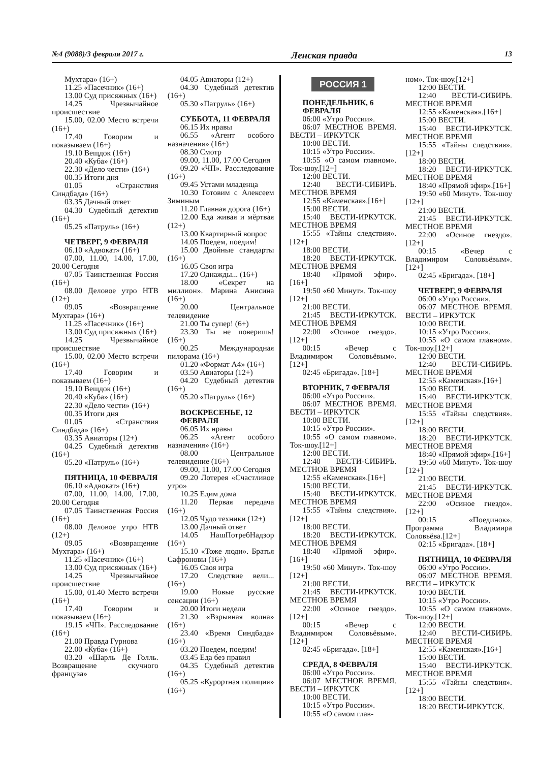№4 (9088)/3 февраля 2017 г. Ленская правда 13
Мухтара» (16+)
11.25 «Пасечник» (16+)
13.00 Суд присяжных (16+)
14.25 Чрезвычайное происшествие
15.00, 02.00 Место встречи (16+)
17.40 Говорим и показываем (16+)
19.10 Вещдок (16+)
20.40 «Куба» (16+)
22.30 «Дело чести» (16+)
00.35 Итоги дня
01.05 «Странствия Синдбада» (16+)
03.35 Дачный ответ
04.30 Судебный детектив (16+)
05.25 «Патруль» (16+)
ЧЕТВЕРГ, 9 ФЕВРАЛЯ
06.10 «Адвокат» (16+)
07.00, 11.00, 14.00, 17.00, 20.00 Сегодня
07.05 Таинственная Россия (16+)
08.00 Деловое утро НТВ (12+)
09.05 «Возвращение Мухтара» (16+)
11.25 «Пасечник» (16+)
13.00 Суд присяжных (16+)
14.25 Чрезвычайное происшествие
15.00, 02.00 Место встречи (16+)
17.40 Говорим и показываем (16+)
19.10 Вещдок (16+)
20.40 «Куба» (16+)
22.30 «Дело чести» (16+)
00.35 Итоги дня
01.05 «Странствия Синдбада» (16+)
03.35 Авиаторы (12+)
04.25 Судебный детектив (16+)
05.20 «Патруль» (16+)
ПЯТНИЦА, 10 ФЕВРАЛЯ
06.10 «Адвокат» (16+)
07.00, 11.00, 14.00, 17.00, 20.00 Сегодня
07.05 Таинственная Россия (16+)
08.00 Деловое утро НТВ (12+)
09.05 «Возвращение Мухтара» (16+)
11.25 «Пасечник» (16+)
13.00 Суд присяжных (16+)
14.25 Чрезвычайное происшествие
15.00, 01.40 Место встречи (16+)
17.40 Говорим и показываем (16+)
19.15 «ЧП». Расследование (16+)
21.00 Правда Гурнова
22.00 «Куба» (16+)
03.20 «Шарль Де Голль. Возвращение скучного француза»
04.05 Авиаторы (12+)
04.30 Судебный детектив (16+)
05.30 «Патруль» (16+)
СУББОТА, 11 ФЕВРАЛЯ
06.15 Их нравы
06.55 «Агент особого назначения» (16+)
08.30 Смотр
09.00, 11.00, 17.00 Сегодня
09.20 «ЧП». Расследование (16+)
09.45 Устами младенца
10.30 Готовим с Алексеем Зиминым
11.20 Главная дорога (16+)
12.00 Еда живая и мёртвая (12+)
13.00 Квартирный вопрос
14.05 Поедем, поедим!
15.00 Двойные стандарты (16+)
16.05 Своя игра
17.20 Однажды... (16+)
18.00 «Секрет на миллион». Марина Анисина (16+)
20.00 Центральное телевидение
21.00 Ты супер! (6+)
23.30 Ты не поверишь! (16+)
00.25 Международная пилорама (16+)
01.20 «Формат А4» (16+)
03.50 Авиаторы (12+)
04.20 Судебный детектив (16+)
05.20 «Патруль» (16+)
ВОСКРЕСЕНЬЕ, 12 ФЕВРАЛЯ
06.05 Их нравы
06.25 «Агент особого назначения» (16+)
08.00 Центральное телевидение (16+)
09.00, 11.00, 17.00 Сегодня
09.20 Лотерея «Счастливое утро»
10.25 Едим дома
11.20 Первая передача (16+)
12.05 Чудо техники (12+)
13.00 Дачный ответ
14.05 НашПотребНадзор (16+)
15.10 «Тоже люди». Братья Сафроновы (16+)
16.05 Своя игра
17.20 Следствие вели... (16+)
19.00 Новые русские сенсации (16+)
20.00 Итоги недели
21.30 «Взрывная волна» (16+)
23.40 «Время Синдбада» (16+)
03.20 Поедем, поедим!
03.45 Еда без правил
04.35 Судебный детектив (16+)
05.25 «Курортная полиция» (16+)
РОССИЯ 1
ПОНЕДЕЛЬНИК, 6 ФЕВРАЛЯ
06:00 «Утро России».
06:07 МЕСТНОЕ ВРЕМЯ. ВЕСТИ – ИРКУТСК
10:00 ВЕСТИ.
10:15 «Утро России».
10:55 «О самом главном». Ток-шоу.[12+]
12:00 ВЕСТИ.
12:40 ВЕСТИ-СИБИРЬ. МЕСТНОЕ ВРЕМЯ
12:55 «Каменская».[16+]
15:00 ВЕСТИ.
15:40 ВЕСТИ-ИРКУТСК. МЕСТНОЕ ВРЕМЯ
15:55 «Тайны следствия». [12+]
18:00 ВЕСТИ.
18:20 ВЕСТИ-ИРКУТСК. МЕСТНОЕ ВРЕМЯ
18:40 «Прямой эфир». [16+]
19:50 «60 Минут». Ток-шоу [12+]
21:00 ВЕСТИ.
21:45 ВЕСТИ-ИРКУТСК. МЕСТНОЕ ВРЕМЯ
22:00 «Осиное гнездо». [12+]
00:15 «Вечер с Владимиром Соловьёвым».[12+]
02:45 «Бригада». [18+]
ВТОРНИК, 7 ФЕВРАЛЯ
06:00 «Утро России».
06:07 МЕСТНОЕ ВРЕМЯ. ВЕСТИ – ИРКУТСК
10:00 ВЕСТИ.
10:15 «Утро России».
10:55 «О самом главном». Ток-шоу.[12+]
12:00 ВЕСТИ.
12:40 ВЕСТИ-СИБИРЬ. МЕСТНОЕ ВРЕМЯ
12:55 «Каменская».[16+]
15:00 ВЕСТИ.
15:40 ВЕСТИ-ИРКУТСК. МЕСТНОЕ ВРЕМЯ
15:55 «Тайны следствия». [12+]
18:00 ВЕСТИ.
18:20 ВЕСТИ-ИРКУТСК. МЕСТНОЕ ВРЕМЯ
18:40 «Прямой эфир». [16+]
19:50 «60 Минут». Ток-шоу [12+]
21:00 ВЕСТИ.
21:45 ВЕСТИ-ИРКУТСК. МЕСТНОЕ ВРЕМЯ
22:00 «Осиное гнездо». [12+]
00:15 «Вечер с Владимиром Соловьёвым».[12+]
02:45 «Бригада». [18+]
СРЕДА, 8 ФЕВРАЛЯ
06:00 «Утро России».
06:07 МЕСТНОЕ ВРЕМЯ. ВЕСТИ – ИРКУТСК
10:00 ВЕСТИ.
10:15 «Утро России».
10:55 «О самом глав-
ном». Ток-шоу.[12+]
12:00 ВЕСТИ.
12:40 ВЕСТИ-СИБИРЬ. МЕСТНОЕ ВРЕМЯ
12:55 «Каменская».[16+]
15:00 ВЕСТИ.
15:40 ВЕСТИ-ИРКУТСК. МЕСТНОЕ ВРЕМЯ
15:55 «Тайны следствия». [12+]
18:00 ВЕСТИ.
18:20 ВЕСТИ-ИРКУТСК. МЕСТНОЕ ВРЕМЯ
18:40 «Прямой эфир».[16+]
19:50 «60 Минут». Ток-шоу [12+]
21:00 ВЕСТИ.
21:45 ВЕСТИ-ИРКУТСК. МЕСТНОЕ ВРЕМЯ
22:00 «Осиное гнездо». [12+]
00:15 «Вечер с Владимиром Соловьёвым».[12+]
02:45 «Бригада». [18+]
ЧЕТВЕРГ, 9 ФЕВРАЛЯ
06:00 «Утро России».
06:07 МЕСТНОЕ ВРЕМЯ. ВЕСТИ – ИРКУТСК
10:00 ВЕСТИ.
10:15 «Утро России».
10:55 «О самом главном». Ток-шоу.[12+]
12:00 ВЕСТИ.
12:40 ВЕСТИ-СИБИРЬ. МЕСТНОЕ ВРЕМЯ
12:55 «Каменская».[16+]
15:00 ВЕСТИ.
15:40 ВЕСТИ-ИРКУТСК. МЕСТНОЕ ВРЕМЯ
15:55 «Тайны следствия». [12+]
18:00 ВЕСТИ.
18:20 ВЕСТИ-ИРКУТСК. МЕСТНОЕ ВРЕМЯ
18:40 «Прямой эфир».[16+]
19:50 «60 Минут». Ток-шоу [12+]
21:00 ВЕСТИ.
21:45 ВЕСТИ-ИРКУТСК. МЕСТНОЕ ВРЕМЯ
22:00 «Осиное гнездо». [12+]
00:15 «Поединок». Программа Владимира Соловьёва.[12+]
02:15 «Бригада». [18+]
ПЯТНИЦА, 10 ФЕВРАЛЯ
06:00 «Утро России».
06:07 МЕСТНОЕ ВРЕМЯ. ВЕСТИ – ИРКУТСК
10:00 ВЕСТИ.
10:15 «Утро России».
10:55 «О самом главном». Ток-шоу.[12+]
12:00 ВЕСТИ.
12:40 ВЕСТИ-СИБИРЬ. МЕСТНОЕ ВРЕМЯ
12:55 «Каменская».[16+]
15:00 ВЕСТИ.
15:40 ВЕСТИ-ИРКУТСК. МЕСТНОЕ ВРЕМЯ
15:55 «Тайны следствия». [12+]
18:00 ВЕСТИ.
18:20 ВЕСТИ-ИРКУТСК.